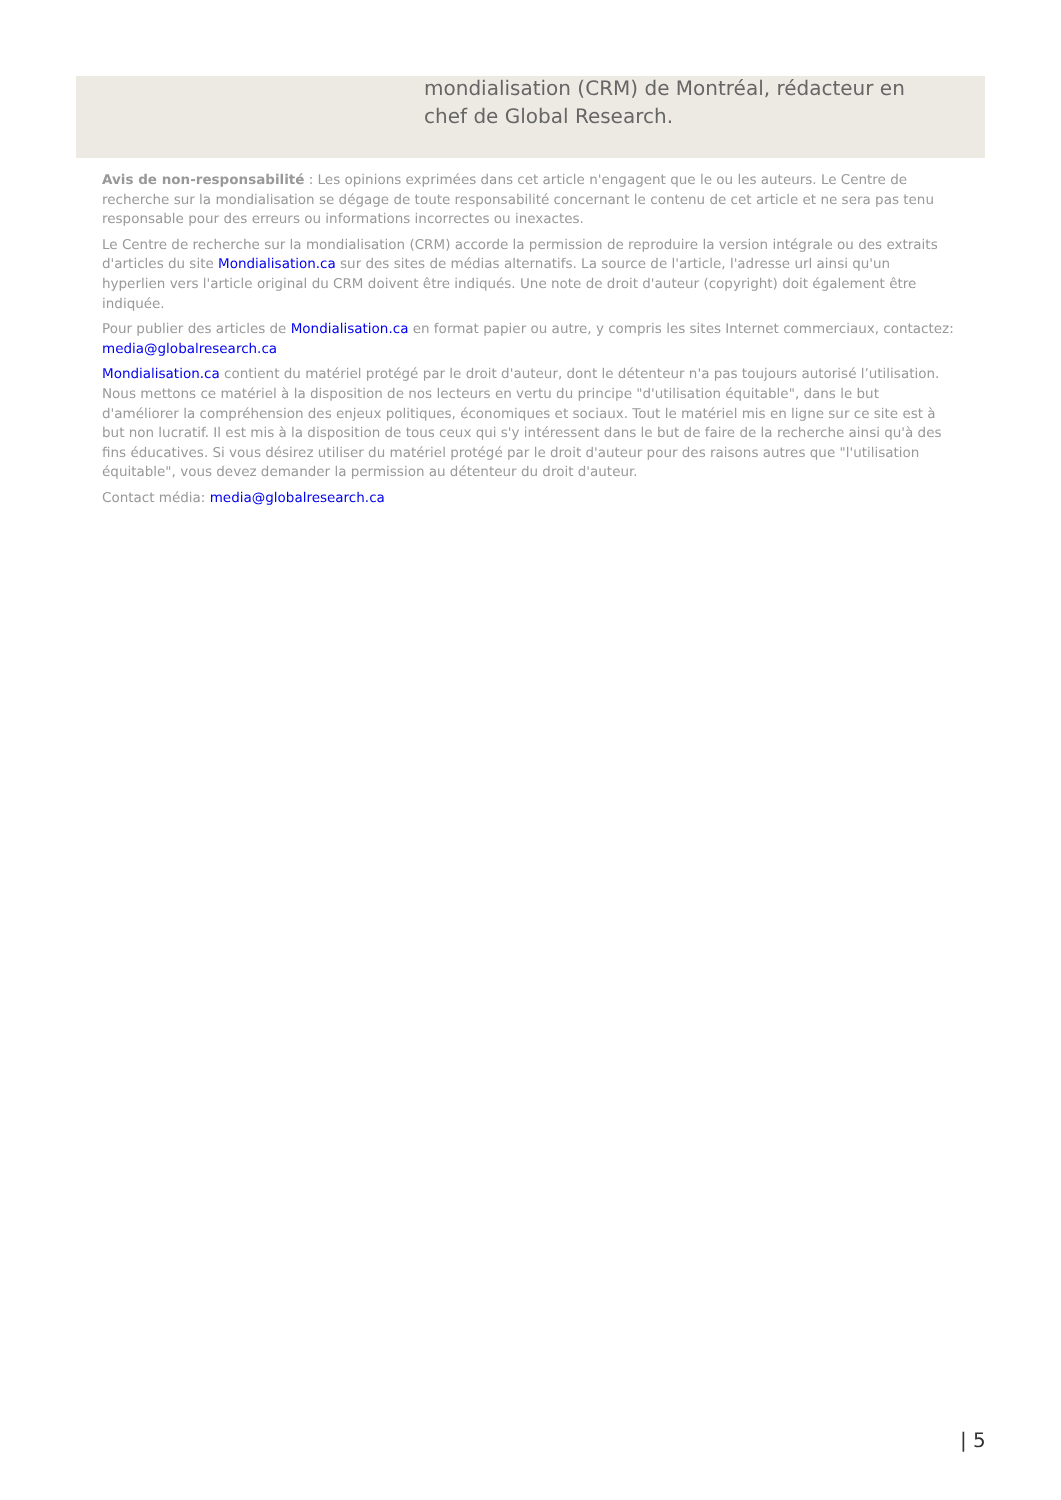mondialisation (CRM) de Montréal, rédacteur en chef de Global Research.
Avis de non-responsabilité : Les opinions exprimées dans cet article n'engagent que le ou les auteurs. Le Centre de recherche sur la mondialisation se dégage de toute responsabilité concernant le contenu de cet article et ne sera pas tenu responsable pour des erreurs ou informations incorrectes ou inexactes.
Le Centre de recherche sur la mondialisation (CRM) accorde la permission de reproduire la version intégrale ou des extraits d'articles du site Mondialisation.ca sur des sites de médias alternatifs. La source de l'article, l'adresse url ainsi qu'un hyperlien vers l'article original du CRM doivent être indiqués. Une note de droit d'auteur (copyright) doit également être indiquée.
Pour publier des articles de Mondialisation.ca en format papier ou autre, y compris les sites Internet commerciaux, contactez: media@globalresearch.ca
Mondialisation.ca contient du matériel protégé par le droit d'auteur, dont le détenteur n'a pas toujours autorisé l’utilisation. Nous mettons ce matériel à la disposition de nos lecteurs en vertu du principe "d'utilisation équitable", dans le but d'améliorer la compréhension des enjeux politiques, économiques et sociaux. Tout le matériel mis en ligne sur ce site est à but non lucratif. Il est mis à la disposition de tous ceux qui s'y intéressent dans le but de faire de la recherche ainsi qu'à des fins éducatives. Si vous désirez utiliser du matériel protégé par le droit d'auteur pour des raisons autres que "l'utilisation équitable", vous devez demander la permission au détenteur du droit d'auteur.
Contact média: media@globalresearch.ca
| 5